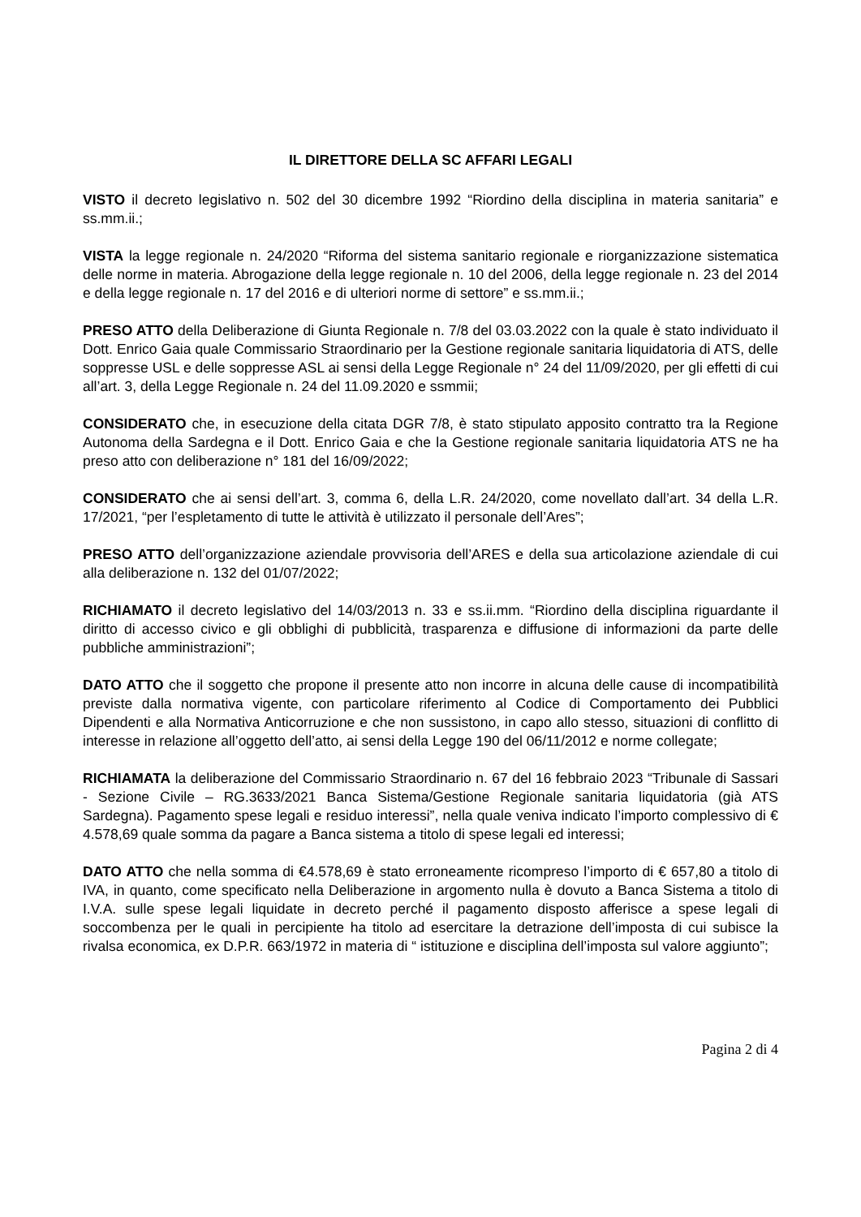IL DIRETTORE DELLA SC AFFARI LEGALI
VISTO il decreto legislativo n. 502 del 30 dicembre 1992 “Riordino della disciplina in materia sanitaria” e ss.mm.ii.;
VISTA la legge regionale n. 24/2020 “Riforma del sistema sanitario regionale e riorganizzazione sistematica delle norme in materia. Abrogazione della legge regionale n. 10 del 2006, della legge regionale n. 23 del 2014 e della legge regionale n. 17 del 2016 e di ulteriori norme di settore” e ss.mm.ii.;
PRESO ATTO della Deliberazione di Giunta Regionale n. 7/8 del 03.03.2022 con la quale è stato individuato il Dott. Enrico Gaia quale Commissario Straordinario per la Gestione regionale sanitaria liquidatoria di ATS, delle soppresse USL e delle soppresse ASL ai sensi della Legge Regionale n° 24 del 11/09/2020, per gli effetti di cui all’art. 3, della Legge Regionale n. 24 del 11.09.2020 e ssmmii;
CONSIDERATO che, in esecuzione della citata DGR 7/8, è stato stipulato apposito contratto tra la Regione Autonoma della Sardegna e il Dott. Enrico Gaia e che la Gestione regionale sanitaria liquidatoria ATS ne ha preso atto con deliberazione n° 181 del 16/09/2022;
CONSIDERATO che ai sensi dell’art. 3, comma 6, della L.R. 24/2020, come novellato dall’art. 34 della L.R. 17/2021, “per l’espletamento di tutte le attività è utilizzato il personale dell’Ares”;
PRESO ATTO dell’organizzazione aziendale provvisoria dell’ARES e della sua articolazione aziendale di cui alla deliberazione n. 132 del 01/07/2022;
RICHIAMATO il decreto legislativo del 14/03/2013 n. 33 e ss.ii.mm. “Riordino della disciplina riguardante il diritto di accesso civico e gli obblighi di pubblicità, trasparenza e diffusione di informazioni da parte delle pubbliche amministrazioni”;
DATO ATTO che il soggetto che propone il presente atto non incorre in alcuna delle cause di incompatibilità previste dalla normativa vigente, con particolare riferimento al Codice di Comportamento dei Pubblici Dipendenti e alla Normativa Anticorruzione e che non sussistono, in capo allo stesso, situazioni di conflitto di interesse in relazione all’oggetto dell’atto, ai sensi della Legge 190 del 06/11/2012 e norme collegate;
RICHIAMATA la deliberazione del Commissario Straordinario n. 67 del 16 febbraio 2023 “Tribunale di Sassari - Sezione Civile – RG.3633/2021 Banca Sistema/Gestione Regionale sanitaria liquidatoria (già ATS Sardegna). Pagamento spese legali e residuo interessi”, nella quale veniva indicato l’importo complessivo di € 4.578,69 quale somma da pagare a Banca sistema a titolo di spese legali ed interessi;
DATO ATTO che nella somma di €4.578,69 è stato erroneamente ricompreso l’importo di € 657,80 a titolo di IVA, in quanto, come specificato nella Deliberazione in argomento nulla è dovuto a Banca Sistema a titolo di I.V.A. sulle spese legali liquidate in decreto perché il pagamento disposto afferisce a spese legali di soccombenza per le quali in percipiente ha titolo ad esercitare la detrazione dell’imposta di cui subisce la rivalsa economica, ex D.P.R. 663/1972 in materia di “ istituzione e disciplina dell’imposta sul valore aggiunto”;
Pagina 2 di 4